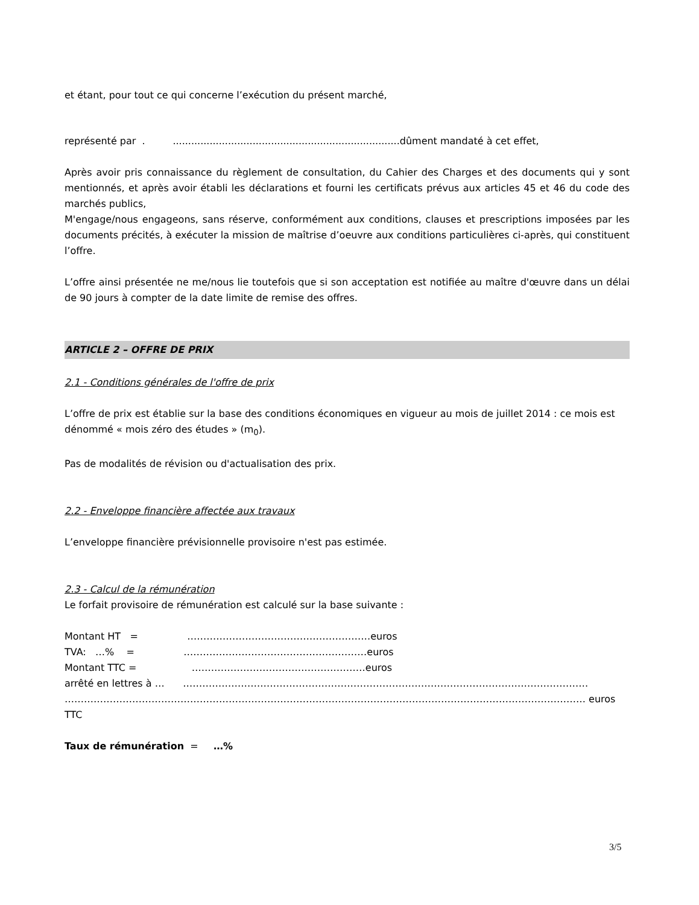et étant, pour tout ce qui concerne l’exécution du présent marché,
représenté par . ..........................................................................dûment mandaté à cet effet,
Après avoir pris connaissance du règlement de consultation, du Cahier des Charges et des documents qui y sont mentionnés, et après avoir établi les déclarations et fourni les certificats prévus aux articles 45 et 46 du code des marchés publics,
M'engage/nous engageons, sans réserve, conformément aux conditions, clauses et prescriptions imposées par les documents précités, à exécuter la mission de maîtrise d’oeuvre aux conditions particulières ci-après, qui constituent l’offre.
L’offre ainsi présentée ne me/nous lie toutefois que si son acceptation est notifiée au maître d'œuvre dans un délai de 90 jours à compter de la date limite de remise des offres.
ARTICLE 2 – OFFRE DE PRIX
2.1 - Conditions générales de l'offre de prix
L’offre de prix est établie sur la base des conditions économiques en vigueur au mois de juillet 2014 : ce mois est dénommé « mois zéro des études » (m<sub>0</sub>).
Pas de modalités de révision ou d'actualisation des prix.
2.2 - Enveloppe financière affectée aux travaux
L’enveloppe financière prévisionnelle provisoire n'est pas estimée.
2.3 - Calcul de la rémunération
Le forfait provisoire de rémunération est calculé sur la base suivante :
Montant HT = …………………………………………………euros
TVA: …% = …………………………………………………euros
Montant TTC = ………………………………………………euros
arrêté en lettres à … ………………………………………………………………………………………………………………
……………………………………………………………………………………………………………………………………………… euros TTC
Taux de rémunération = …%
3/5